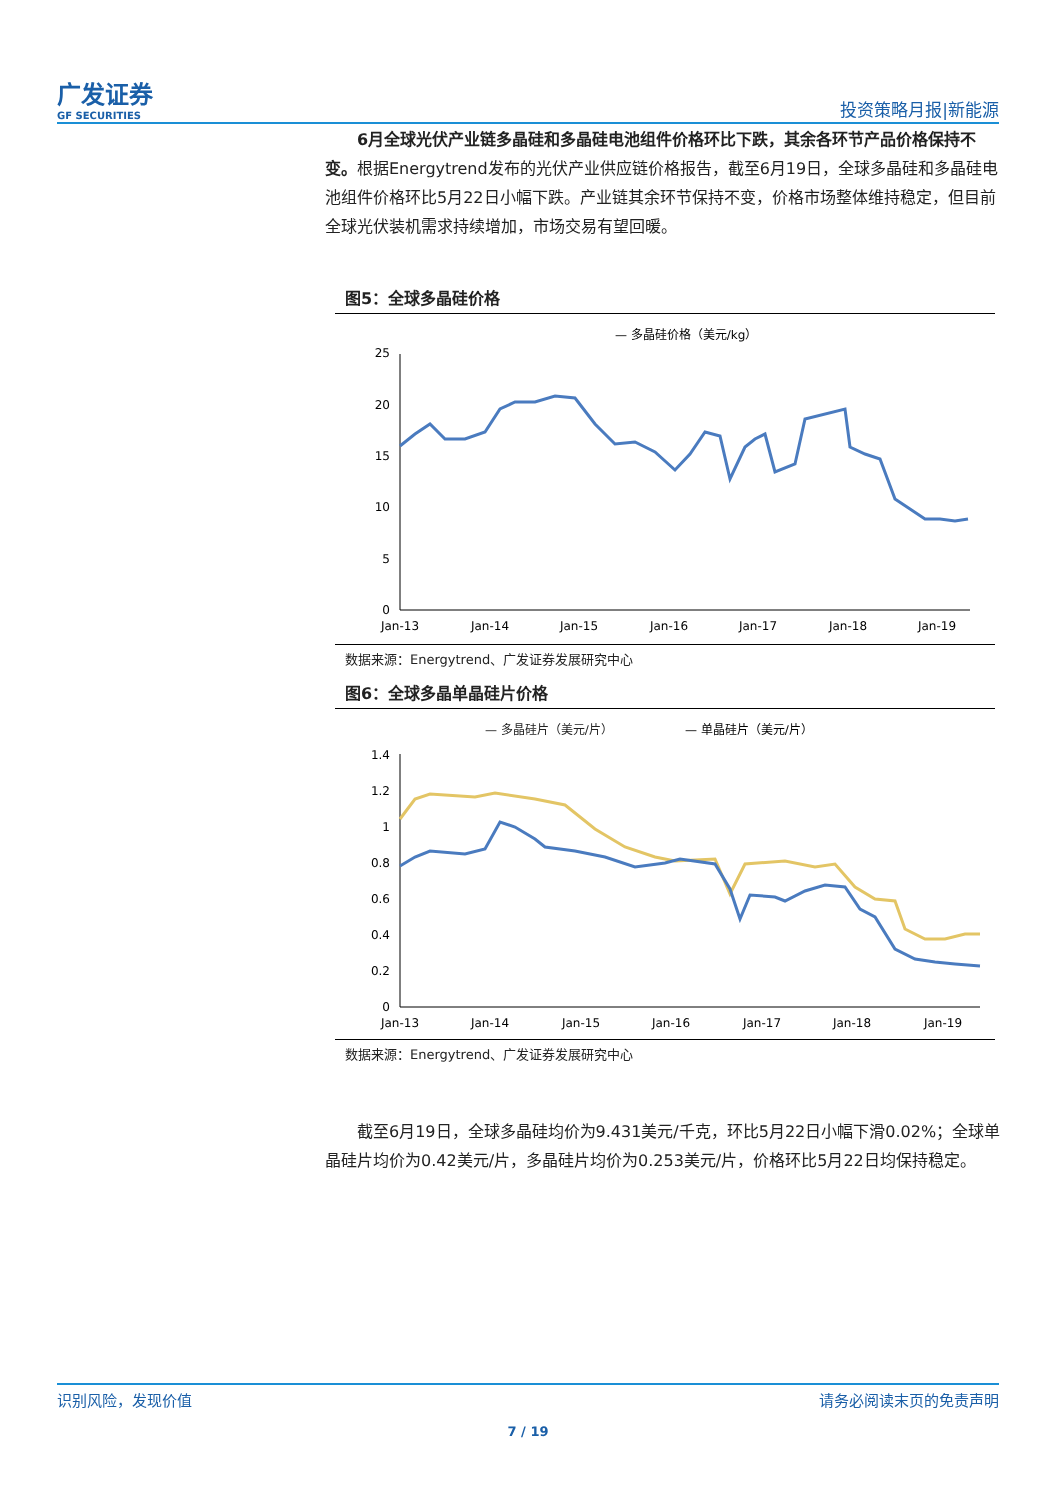广发证券
GF SECURITIES
投资策略月报|新能源
6月全球光伏产业链多晶硅和多晶硅电池组件价格环比下跌，其余各环节产品价格保持不变。根据Energytrend发布的光伏产业供应链价格报告，截至6月19日，全球多晶硅和多晶硅电池组件价格环比5月22日小幅下跌。产业链其余环节保持不变，价格市场整体维持稳定，但目前全球光伏装机需求持续增加，市场交易有望回暖。
图5：全球多晶硅价格
— 多晶硅价格（美元/kg）
25
20
15
10
5
0
Jan-13
Jan-14
Jan-15
Jan-16
Jan-17
Jan-18
Jan-19
数据来源：Energytrend、广发证券发展研究中心
图6：全球多晶单晶硅片价格
— 多晶硅片（美元/片）
— 单晶硅片（美元/片）
1.4
1.2
1
0.8
0.6
0.4
0.2
0
Jan-13
Jan-14
Jan-15
Jan-16
Jan-17
Jan-18
Jan-19
数据来源：Energytrend、广发证券发展研究中心
截至6月19日，全球多晶硅均价为9.431美元/千克，环比5月22日小幅下滑0.02%；全球单晶硅片均价为0.42美元/片，多晶硅片均价为0.253美元/片，价格环比5月22日均保持稳定。
识别风险，发现价值 请务必阅读末页的免责声明
7 / 19